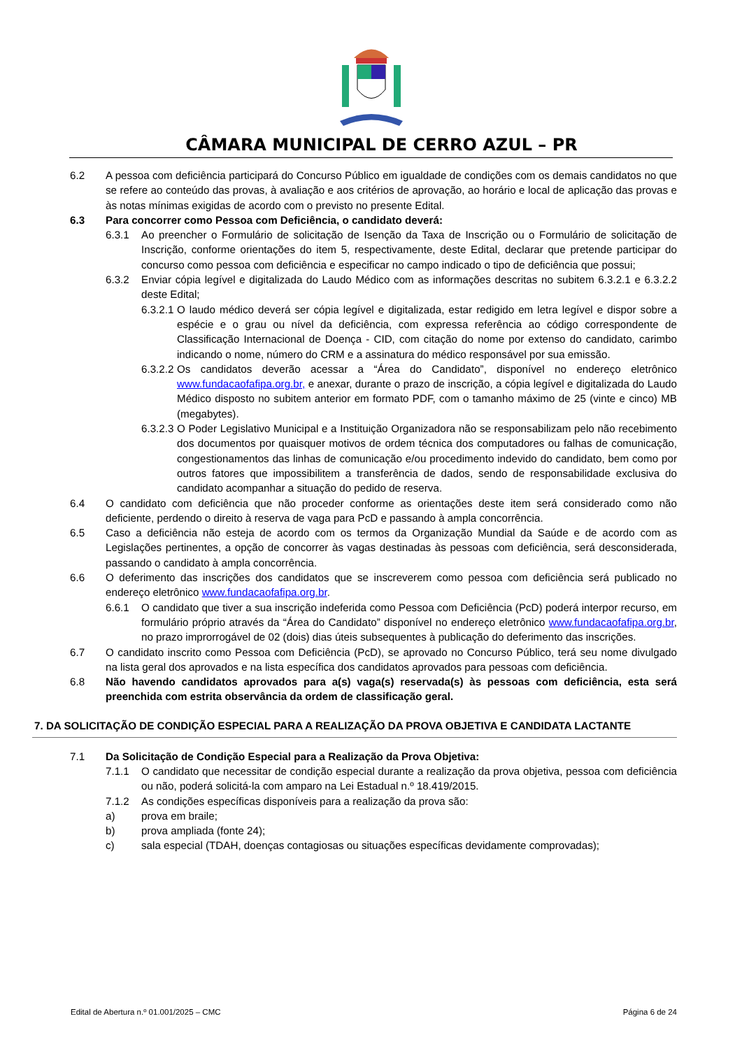CÂMARA MUNICIPAL DE CERRO AZUL – PR
6.2 A pessoa com deficiência participará do Concurso Público em igualdade de condições com os demais candidatos no que se refere ao conteúdo das provas, à avaliação e aos critérios de aprovação, ao horário e local de aplicação das provas e às notas mínimas exigidas de acordo com o previsto no presente Edital.
6.3 Para concorrer como Pessoa com Deficiência, o candidato deverá:
6.3.1 Ao preencher o Formulário de solicitação de Isenção da Taxa de Inscrição ou o Formulário de solicitação de Inscrição, conforme orientações do item 5, respectivamente, deste Edital, declarar que pretende participar do concurso como pessoa com deficiência e especificar no campo indicado o tipo de deficiência que possui;
6.3.2 Enviar cópia legível e digitalizada do Laudo Médico com as informações descritas no subitem 6.3.2.1 e 6.3.2.2 deste Edital;
6.3.2.1 O laudo médico deverá ser cópia legível e digitalizada, estar redigido em letra legível e dispor sobre a espécie e o grau ou nível da deficiência, com expressa referência ao código correspondente de Classificação Internacional de Doença - CID, com citação do nome por extenso do candidato, carimbo indicando o nome, número do CRM e a assinatura do médico responsável por sua emissão.
6.3.2.2 Os candidatos deverão acessar a “Área do Candidato”, disponível no endereço eletrônico www.fundacaofafipa.org.br, e anexar, durante o prazo de inscrição, a cópia legível e digitalizada do Laudo Médico disposto no subitem anterior em formato PDF, com o tamanho máximo de 25 (vinte e cinco) MB (megabytes).
6.3.2.3 O Poder Legislativo Municipal e a Instituição Organizadora não se responsabilizam pelo não recebimento dos documentos por quaisquer motivos de ordem técnica dos computadores ou falhas de comunicação, congestionamentos das linhas de comunicação e/ou procedimento indevido do candidato, bem como por outros fatores que impossibilitem a transferência de dados, sendo de responsabilidade exclusiva do candidato acompanhar a situação do pedido de reserva.
6.4 O candidato com deficiência que não proceder conforme as orientações deste item será considerado como não deficiente, perdendo o direito à reserva de vaga para PcD e passando à ampla concorrência.
6.5 Caso a deficiência não esteja de acordo com os termos da Organização Mundial da Saúde e de acordo com as Legislações pertinentes, a opção de concorrer às vagas destinadas às pessoas com deficiência, será desconsiderada, passando o candidato à ampla concorrência.
6.6 O deferimento das inscrições dos candidatos que se inscreverem como pessoa com deficiência será publicado no endereço eletrônico www.fundacaofafipa.org.br.
6.6.1 O candidato que tiver a sua inscrição indeferida como Pessoa com Deficiência (PcD) poderá interpor recurso, em formulário próprio através da “Área do Candidato” disponível no endereço eletrônico www.fundacaofafipa.org.br, no prazo improrrogável de 02 (dois) dias úteis subsequentes à publicação do deferimento das inscrições.
6.7 O candidato inscrito como Pessoa com Deficiência (PcD), se aprovado no Concurso Público, terá seu nome divulgado na lista geral dos aprovados e na lista específica dos candidatos aprovados para pessoas com deficiência.
6.8 Não havendo candidatos aprovados para a(s) vaga(s) reservada(s) às pessoas com deficiência, esta será preenchida com estrita observância da ordem de classificação geral.
7. DA SOLICITAÇÃO DE CONDIÇÃO ESPECIAL PARA A REALIZAÇÃO DA PROVA OBJETIVA E CANDIDATA LACTANTE
7.1 Da Solicitação de Condição Especial para a Realização da Prova Objetiva:
7.1.1 O candidato que necessitar de condição especial durante a realização da prova objetiva, pessoa com deficiência ou não, poderá solicitá-la com amparo na Lei Estadual n.º 18.419/2015.
7.1.2 As condições específicas disponíveis para a realização da prova são:
a) prova em braile;
b) prova ampliada (fonte 24);
c) sala especial (TDAH, doenças contagiosas ou situações específicas devidamente comprovadas);
Edital de Abertura n.º 01.001/2025 – CMC Página 6 de 24